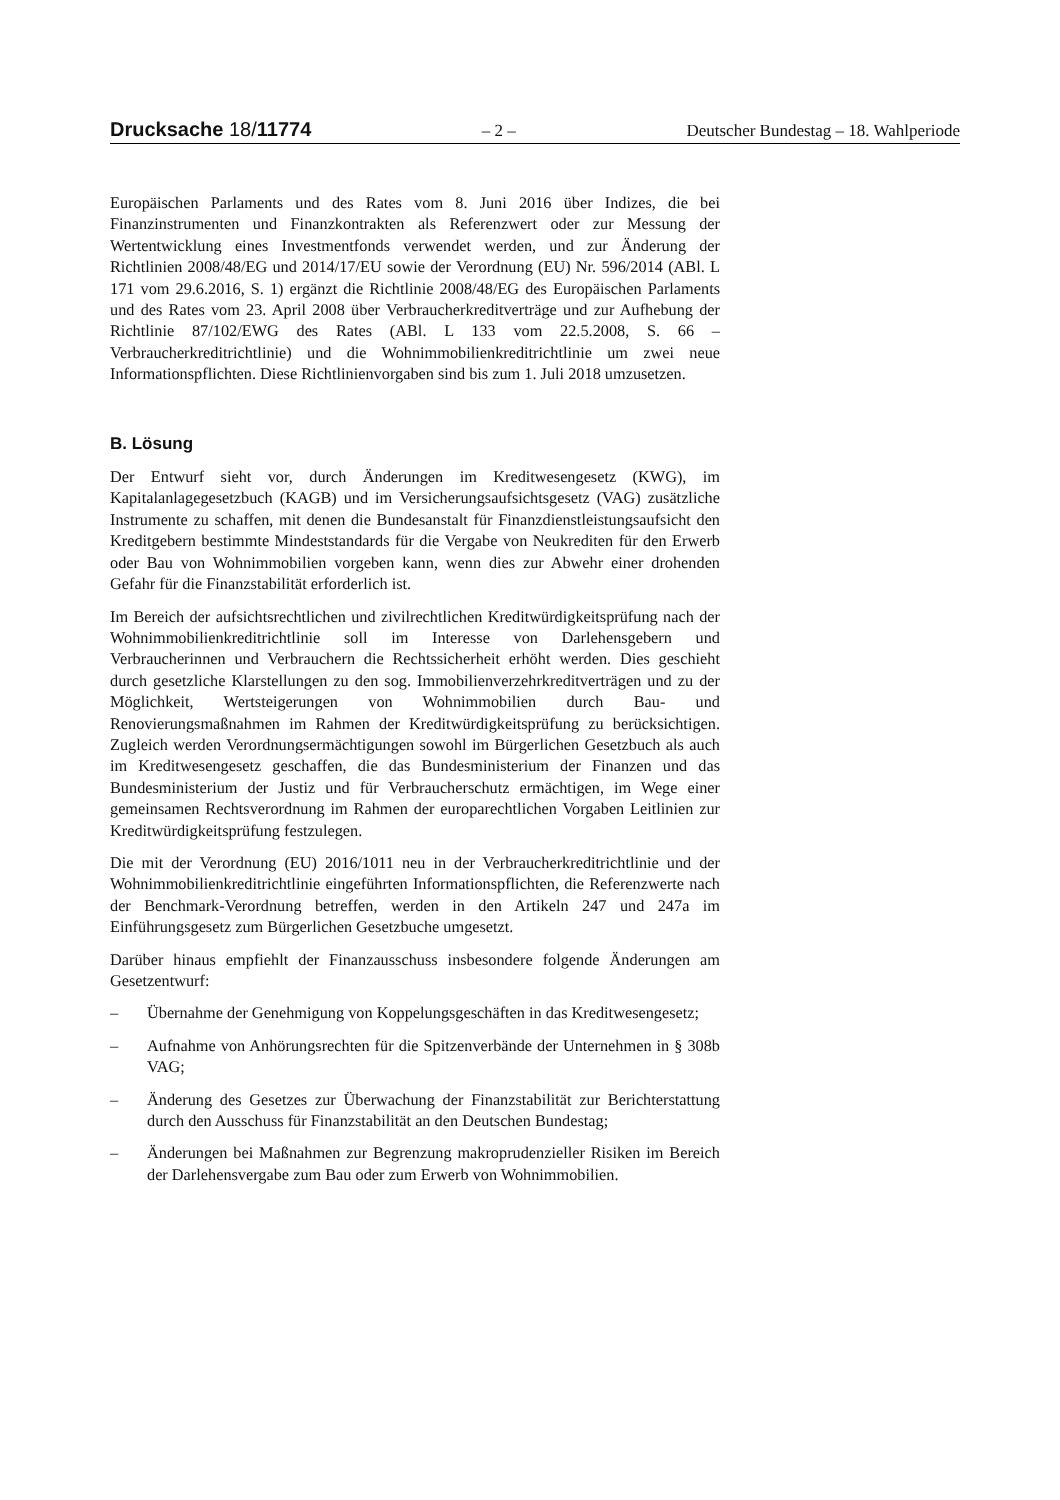Drucksache 18/11774 – 2 – Deutscher Bundestag – 18. Wahlperiode
Europäischen Parlaments und des Rates vom 8. Juni 2016 über Indizes, die bei Finanzinstrumenten und Finanzkontrakten als Referenzwert oder zur Messung der Wertentwicklung eines Investmentfonds verwendet werden, und zur Änderung der Richtlinien 2008/48/EG und 2014/17/EU sowie der Verordnung (EU) Nr. 596/2014 (ABl. L 171 vom 29.6.2016, S. 1) ergänzt die Richtlinie 2008/48/EG des Europäischen Parlaments und des Rates vom 23. April 2008 über Verbraucherkreditverträge und zur Aufhebung der Richtlinie 87/102/EWG des Rates (ABl. L 133 vom 22.5.2008, S. 66 – Verbraucherkreditrichtlinie) und die Wohnimmobilienkreditrichtlinie um zwei neue Informationspflichten. Diese Richtlinienvorgaben sind bis zum 1. Juli 2018 umzusetzen.
B. Lösung
Der Entwurf sieht vor, durch Änderungen im Kreditwesengesetz (KWG), im Kapitalanlagegesetzbuch (KAGB) und im Versicherungsaufsichtsgesetz (VAG) zusätzliche Instrumente zu schaffen, mit denen die Bundesanstalt für Finanzdienstleistungsaufsicht den Kreditgebern bestimmte Mindeststandards für die Vergabe von Neukrediten für den Erwerb oder Bau von Wohnimmobilien vorgeben kann, wenn dies zur Abwehr einer drohenden Gefahr für die Finanzstabilität erforderlich ist.
Im Bereich der aufsichtsrechtlichen und zivilrechtlichen Kreditwürdigkeitsprüfung nach der Wohnimmobilienkreditrichtlinie soll im Interesse von Darlehensgebern und Verbraucherinnen und Verbrauchern die Rechtssicherheit erhöht werden. Dies geschieht durch gesetzliche Klarstellungen zu den sog. Immobilienverzehrkreditverträgen und zu der Möglichkeit, Wertsteigerungen von Wohnimmobilien durch Bau- und Renovierungsmaßnahmen im Rahmen der Kreditwürdigkeitsprüfung zu berücksichtigen. Zugleich werden Verordnungsermächtigungen sowohl im Bürgerlichen Gesetzbuch als auch im Kreditwesengesetz geschaffen, die das Bundesministerium der Finanzen und das Bundesministerium der Justiz und für Verbraucherschutz ermächtigen, im Wege einer gemeinsamen Rechtsverordnung im Rahmen der europarechtlichen Vorgaben Leitlinien zur Kreditwürdigkeitsprüfung festzulegen.
Die mit der Verordnung (EU) 2016/1011 neu in der Verbraucherkreditrichtlinie und der Wohnimmobilienkreditrichtlinie eingeführten Informationspflichten, die Referenzwerte nach der Benchmark-Verordnung betreffen, werden in den Artikeln 247 und 247a im Einführungsgesetz zum Bürgerlichen Gesetzbuche umgesetzt.
Darüber hinaus empfiehlt der Finanzausschuss insbesondere folgende Änderungen am Gesetzentwurf:
– Übernahme der Genehmigung von Koppelungsgeschäften in das Kreditwesengesetz;
– Aufnahme von Anhörungsrechten für die Spitzenverbände der Unternehmen in § 308b VAG;
– Änderung des Gesetzes zur Überwachung der Finanzstabilität zur Berichterstattung durch den Ausschuss für Finanzstabilität an den Deutschen Bundestag;
– Änderungen bei Maßnahmen zur Begrenzung makroprudenzieller Risiken im Bereich der Darlehensvergabe zum Bau oder zum Erwerb von Wohnimmobilien.